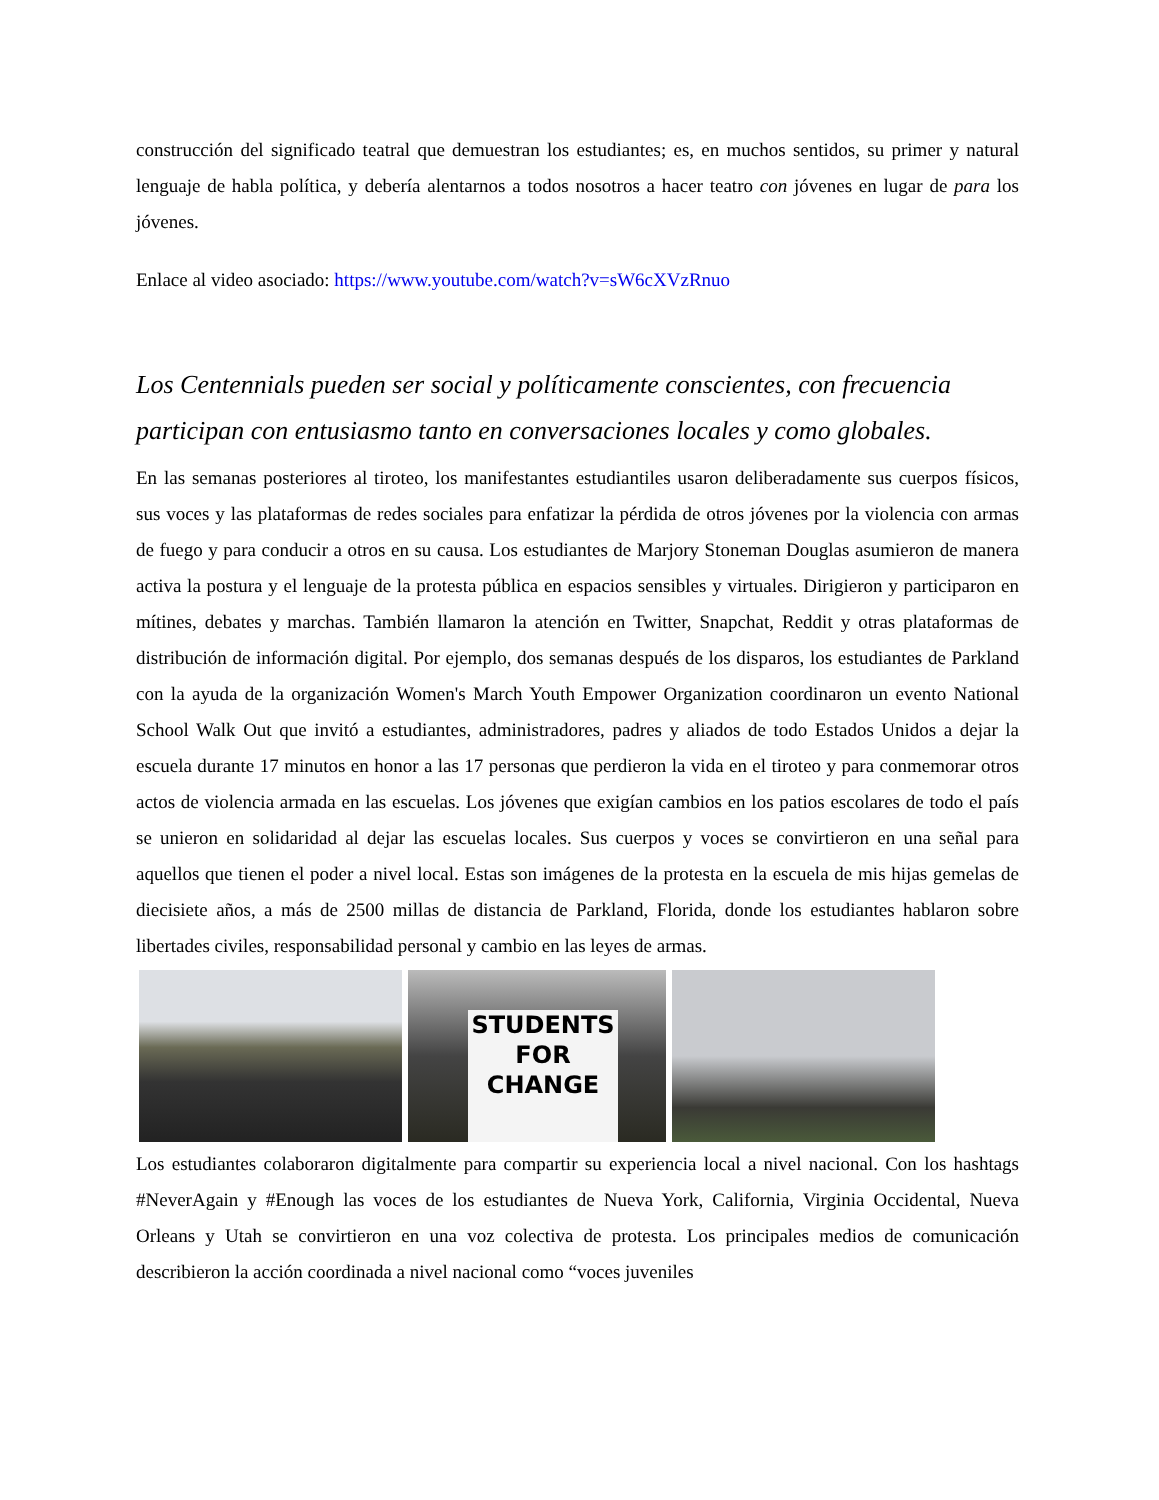construcción del significado teatral que demuestran los estudiantes; es, en muchos sentidos, su primer y natural lenguaje de habla política, y debería alentarnos a todos nosotros a hacer teatro con jóvenes en lugar de para los jóvenes.
Enlace al video asociado: https://www.youtube.com/watch?v=sW6cXVzRnuo
Los Centennials pueden ser social y políticamente conscientes, con frecuencia participan con entusiasmo tanto en conversaciones locales y como globales.
En las semanas posteriores al tiroteo, los manifestantes estudiantiles usaron deliberadamente sus cuerpos físicos, sus voces y las plataformas de redes sociales para enfatizar la pérdida de otros jóvenes por la violencia con armas de fuego y para conducir a otros en su causa. Los estudiantes de Marjory Stoneman Douglas asumieron de manera activa la postura y el lenguaje de la protesta pública en espacios sensibles y virtuales. Dirigieron y participaron en mítines, debates y marchas. También llamaron la atención en Twitter, Snapchat, Reddit y otras plataformas de distribución de información digital. Por ejemplo, dos semanas después de los disparos, los estudiantes de Parkland con la ayuda de la organización Women's March Youth Empower Organization coordinaron un evento National School Walk Out que invitó a estudiantes, administradores, padres y aliados de todo Estados Unidos a dejar la escuela durante 17 minutos en honor a las 17 personas que perdieron la vida en el tiroteo y para conmemorar otros actos de violencia armada en las escuelas. Los jóvenes que exigían cambios en los patios escolares de todo el país se unieron en solidaridad al dejar las escuelas locales. Sus cuerpos y voces se convirtieron en una señal para aquellos que tienen el poder a nivel local. Estas son imágenes de la protesta en la escuela de mis hijas gemelas de diecisiete años, a más de 2500 millas de distancia de Parkland, Florida, donde los estudiantes hablaron sobre libertades civiles, responsabilidad personal y cambio en las leyes de armas.
STUDENTS
FOR
CHANGE
Los estudiantes colaboraron digitalmente para compartir su experiencia local a nivel nacional. Con los hashtags #NeverAgain y #Enough las voces de los estudiantes de Nueva York, California, Virginia Occidental, Nueva Orleans y Utah se convirtieron en una voz colectiva de protesta. Los principales medios de comunicación describieron la acción coordinada a nivel nacional como “voces juveniles